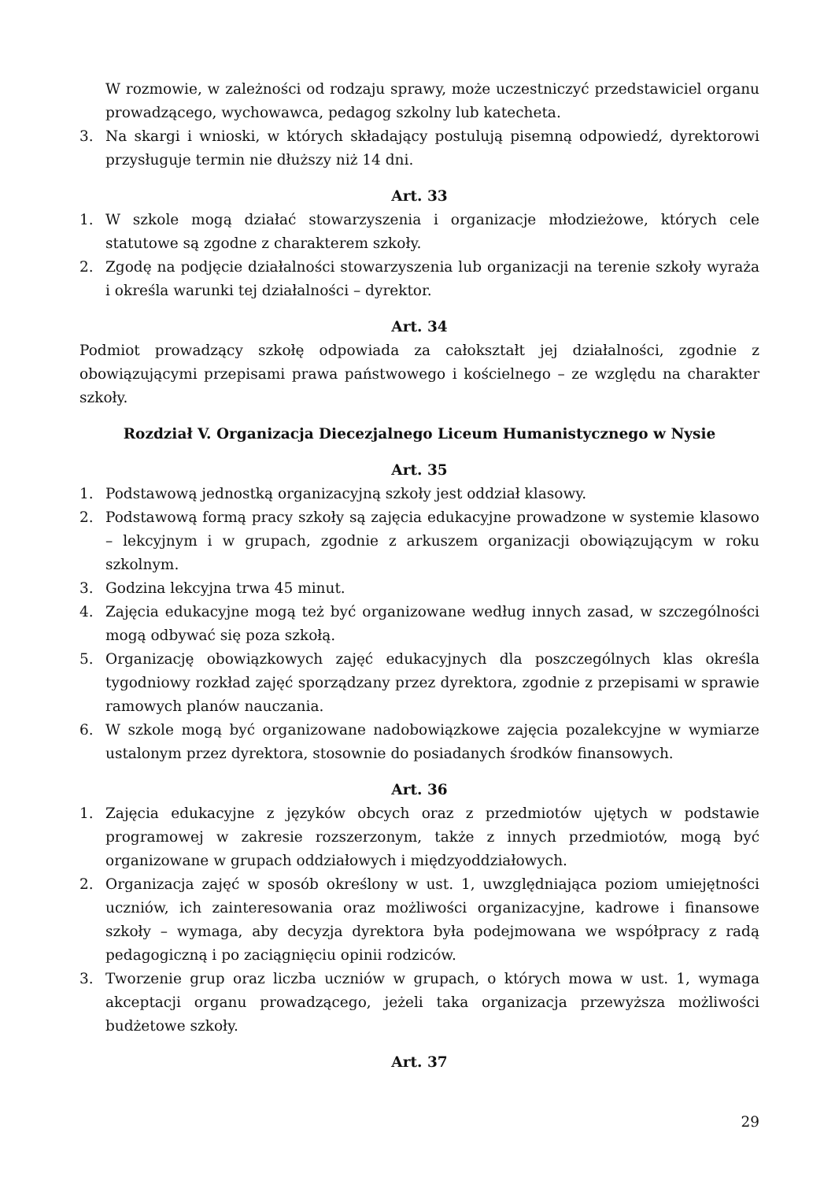W rozmowie, w zależności od rodzaju sprawy, może uczestniczyć przedstawiciel organu prowadzącego, wychowawca, pedagog szkolny lub katecheta.
3. Na skargi i wnioski, w których składający postulują pisemną odpowiedź, dyrektorowi przysługuje termin nie dłuższy niż 14 dni.
Art. 33
1. W szkole mogą działać stowarzyszenia i organizacje młodzieżowe, których cele statutowe są zgodne z charakterem szkoły.
2. Zgodę na podjęcie działalności stowarzyszenia lub organizacji na terenie szkoły wyraża i określa warunki tej działalności – dyrektor.
Art. 34
Podmiot prowadzący szkołę odpowiada za całokształt jej działalności, zgodnie z obowiązującymi przepisami prawa państwowego i kościelnego – ze względu na charakter szkoły.
Rozdział V. Organizacja Diecezjalnego Liceum Humanistycznego w Nysie
Art. 35
1. Podstawową jednostką organizacyjną szkoły jest oddział klasowy.
2. Podstawową formą pracy szkoły są zajęcia edukacyjne prowadzone w systemie klasowo – lekcyjnym i w grupach, zgodnie z arkuszem organizacji obowiązującym w roku szkolnym.
3. Godzina lekcyjna trwa 45 minut.
4. Zajęcia edukacyjne mogą też być organizowane według innych zasad, w szczególności mogą odbywać się poza szkołą.
5. Organizację obowiązkowych zajęć edukacyjnych dla poszczególnych klas określa tygodniowy rozkład zajęć sporządzany przez dyrektora, zgodnie z przepisami w sprawie ramowych planów nauczania.
6. W szkole mogą być organizowane nadobowiązkowe zajęcia pozalekcyjne w wymiarze ustalonym przez dyrektora, stosownie do posiadanych środków finansowych.
Art. 36
1. Zajęcia edukacyjne z języków obcych oraz z przedmiotów ujętych w podstawie programowej w zakresie rozszerzonym, także z innych przedmiotów, mogą być organizowane w grupach oddziałowych i międzyoddziałowych.
2. Organizacja zajęć w sposób określony w ust. 1, uwzględniająca poziom umiejętności uczniów, ich zainteresowania oraz możliwości organizacyjne, kadrowe i finansowe szkoły – wymaga, aby decyzja dyrektora była podejmowana we współpracy z radą pedagogiczną i po zaciągnięciu opinii rodziców.
3. Tworzenie grup oraz liczba uczniów w grupach, o których mowa w ust. 1, wymaga akceptacji organu prowadzącego, jeżeli taka organizacja przewyższa możliwości budżetowe szkoły.
Art. 37
29